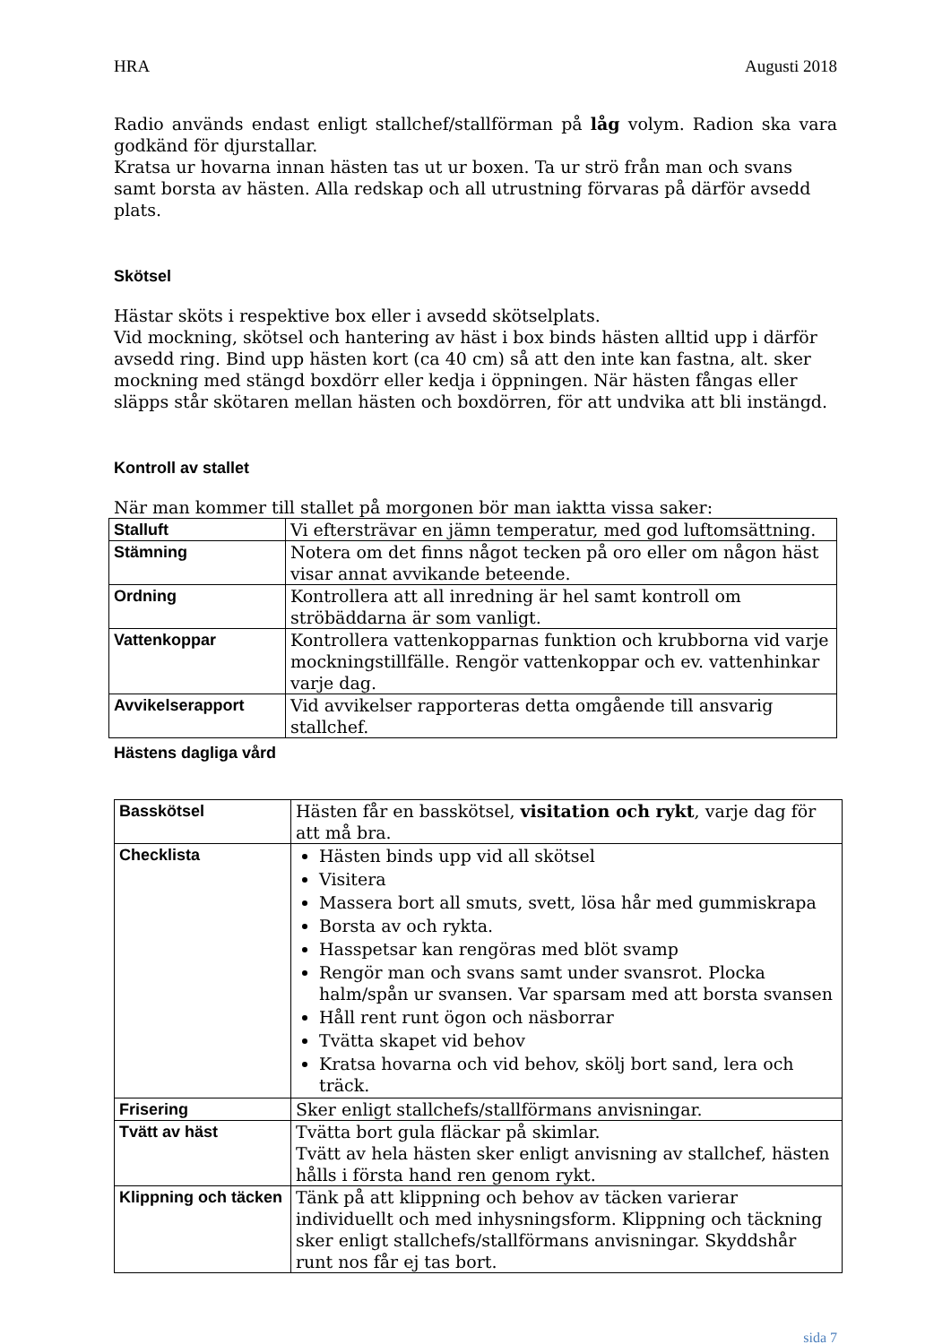HRA Augusti 2018
Radio används endast enligt stallchef/stallförman på låg volym. Radion ska vara godkänd för djurstallar.
Kratsa ur hovarna innan hästen tas ut ur boxen. Ta ur strö från man och svans samt borsta av hästen. Alla redskap och all utrustning förvaras på därför avsedd plats.
Skötsel
Hästar sköts i respektive box eller i avsedd skötselplats.
Vid mockning, skötsel och hantering av häst i box binds hästen alltid upp i därför avsedd ring. Bind upp hästen kort (ca 40 cm) så att den inte kan fastna, alt. sker mockning med stängd boxdörr eller kedja i öppningen. När hästen fångas eller släpps står skötaren mellan hästen och boxdörren, för att undvika att bli instängd.
Kontroll av stallet
När man kommer till stallet på morgonen bör man iaktta vissa saker:
| Stalluft | Vi eftersträvar en jämn temperatur, med god luftomsättning. |
| Stämning | Notera om det finns något tecken på oro eller om någon häst visar annat avvikande beteende. |
| Ordning | Kontrollera att all inredning är hel samt kontroll om ströbäddarna är som vanligt. |
| Vattenkoppar | Kontrollera vattenkopparnas funktion och krubborna vid varje mockningstillfälle. Rengör vattenkoppar och ev. vattenhinkar varje dag. |
| Avvikelserapport | Vid avvikelser rapporteras detta omgående till ansvarig stallchef. |
Hästens dagliga vård
| Basskötsel | Hästen får en basskötsel, visitation och rykt , varje dag för att må bra. |
| Checklista | Hästen binds upp vid all skötsel Visitera Massera bort all smuts, svett, lösa hår med gummiskrapa Borsta av och rykta. Hasspetsar kan rengöras med blöt svamp Rengör man och svans samt under svansrot. Plocka halm/spån ur svansen. Var sparsam med att borsta svansen Håll rent runt ögon och näsborrar Tvätta skapet vid behov Kratsa hovarna och vid behov, skölj bort sand, lera och träck. |
| Frisering | Sker enligt stallchefs/stallförmans anvisningar. |
| Tvätt av häst | Tvätta bort gula fläckar på skimlar. Tvätt av hela hästen sker enligt anvisning av stallchef, hästen hålls i första hand ren genom rykt. |
| Klippning och täcken | Tänk på att klippning och behov av täcken varierar individuellt och med inhysningsform. Klippning och täckning sker enligt stallchefs/stallförmans anvisningar. Skyddshår runt nos får ej tas bort. |
sida 7